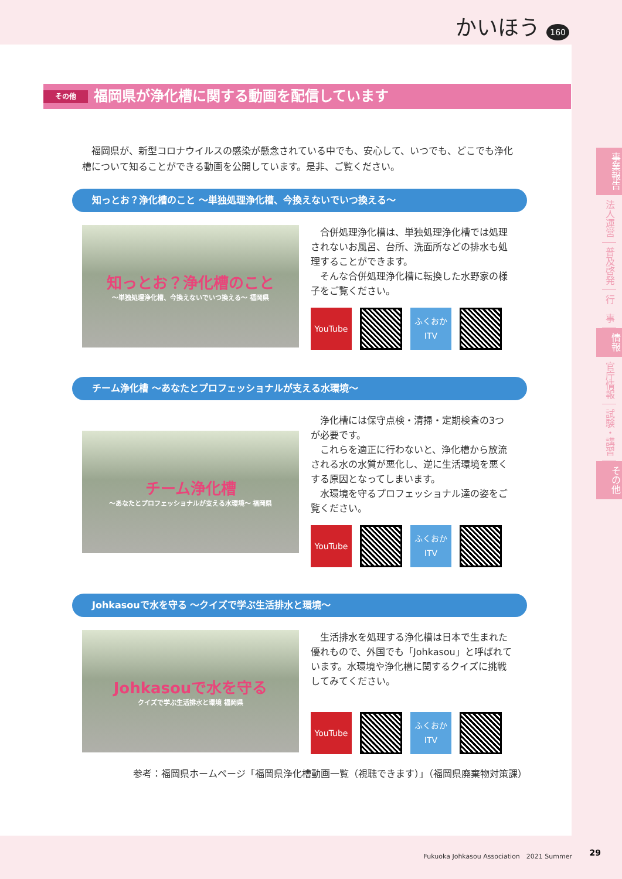かいほう 160
その他 福岡県が浄化槽に関する動画を配信しています
福岡県が、新型コロナウイルスの感染が懸念されている中でも、安心して、いつでも、どこでも浄化槽について知ることができる動画を公開しています。是非、ご覧ください。
知っとお？浄化槽のこと ～単独処理浄化槽、今換えないでいつ換える～
知っとお？浄化槽のこと
～単独処理浄化槽、今換えないでいつ換える～ 福岡県
　合併処理浄化槽は、単独処理浄化槽では処理されないお風呂、台所、洗面所などの排水も処理することができます。
　そんな合併処理浄化槽に転換した水野家の様子をご覧ください。
YouTube
ふくおか
ITV
チーム浄化槽 ～あなたとプロフェッショナルが支える水環境～
チーム浄化槽
～あなたとプロフェッショナルが支える水環境～ 福岡県
　浄化槽には保守点検・清掃・定期検査の3つが必要です。
　これらを適正に行わないと、浄化槽から放流される水の水質が悪化し、逆に生活環境を悪くする原因となってしまいます。
　水環境を守るプロフェッショナル達の姿をご覧ください。
YouTube
ふくおか
ITV
Johkasouで水を守る ～クイズで学ぶ生活排水と環境～
Johkasouで水を守る
クイズで学ぶ生活排水と環境 福岡県
　生活排水を処理する浄化槽は日本で生まれた優れもので、外国でも「Johkasou」と呼ばれています。水環境や浄化槽に関するクイズに挑戦してみてください。
YouTube
ふくおか
ITV
参考：福岡県ホームページ「福岡県浄化槽動画一覧（視聴できます）」（福岡県廃棄物対策課）
事業報告
法人運営
普及啓発
行　事
情報
官庁情報
試験・講習
その他
Fukuoka Johkasou Association　2021 Summer
29